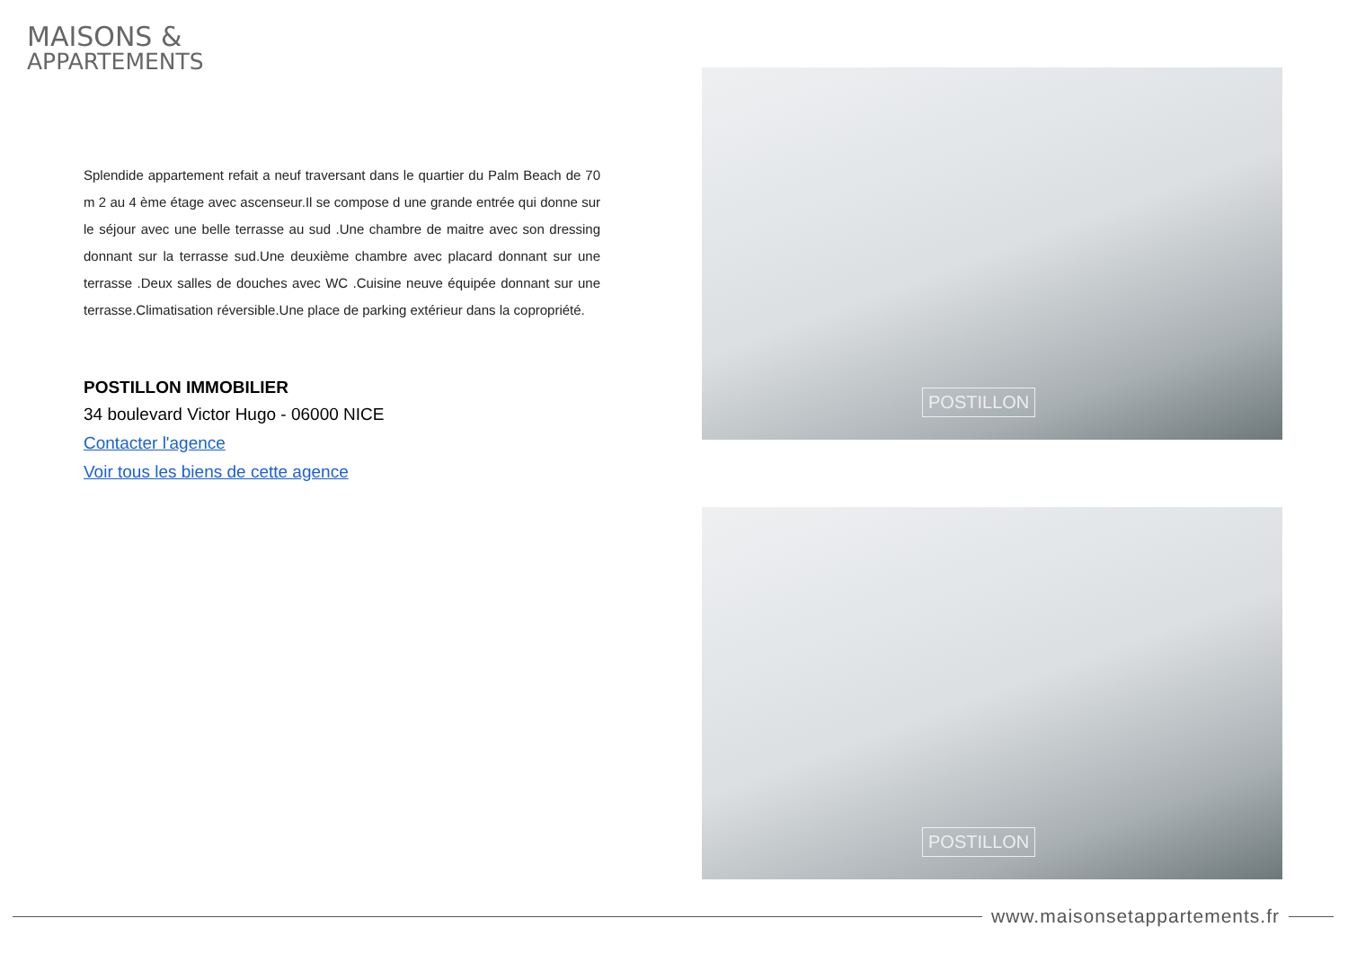MAISONS &
APPARTEMENTS
Splendide appartement refait a neuf traversant dans le quartier du Palm Beach de 70 m 2 au 4 ème étage avec ascenseur.Il se compose d une grande entrée qui donne sur le séjour avec une belle terrasse au sud .Une chambre de maitre avec son dressing donnant sur la terrasse sud.Une deuxième chambre avec placard donnant sur une terrasse .Deux salles de douches avec WC .Cuisine neuve équipée donnant sur une terrasse.Climatisation réversible.Une place de parking extérieur dans la copropriété.
POSTILLON IMMOBILIER
34 boulevard Victor Hugo - 06000 NICE
Contacter l'agence
Voir tous les biens de cette agence
POSTILLON
POSTILLON
www.maisonsetappartements.fr